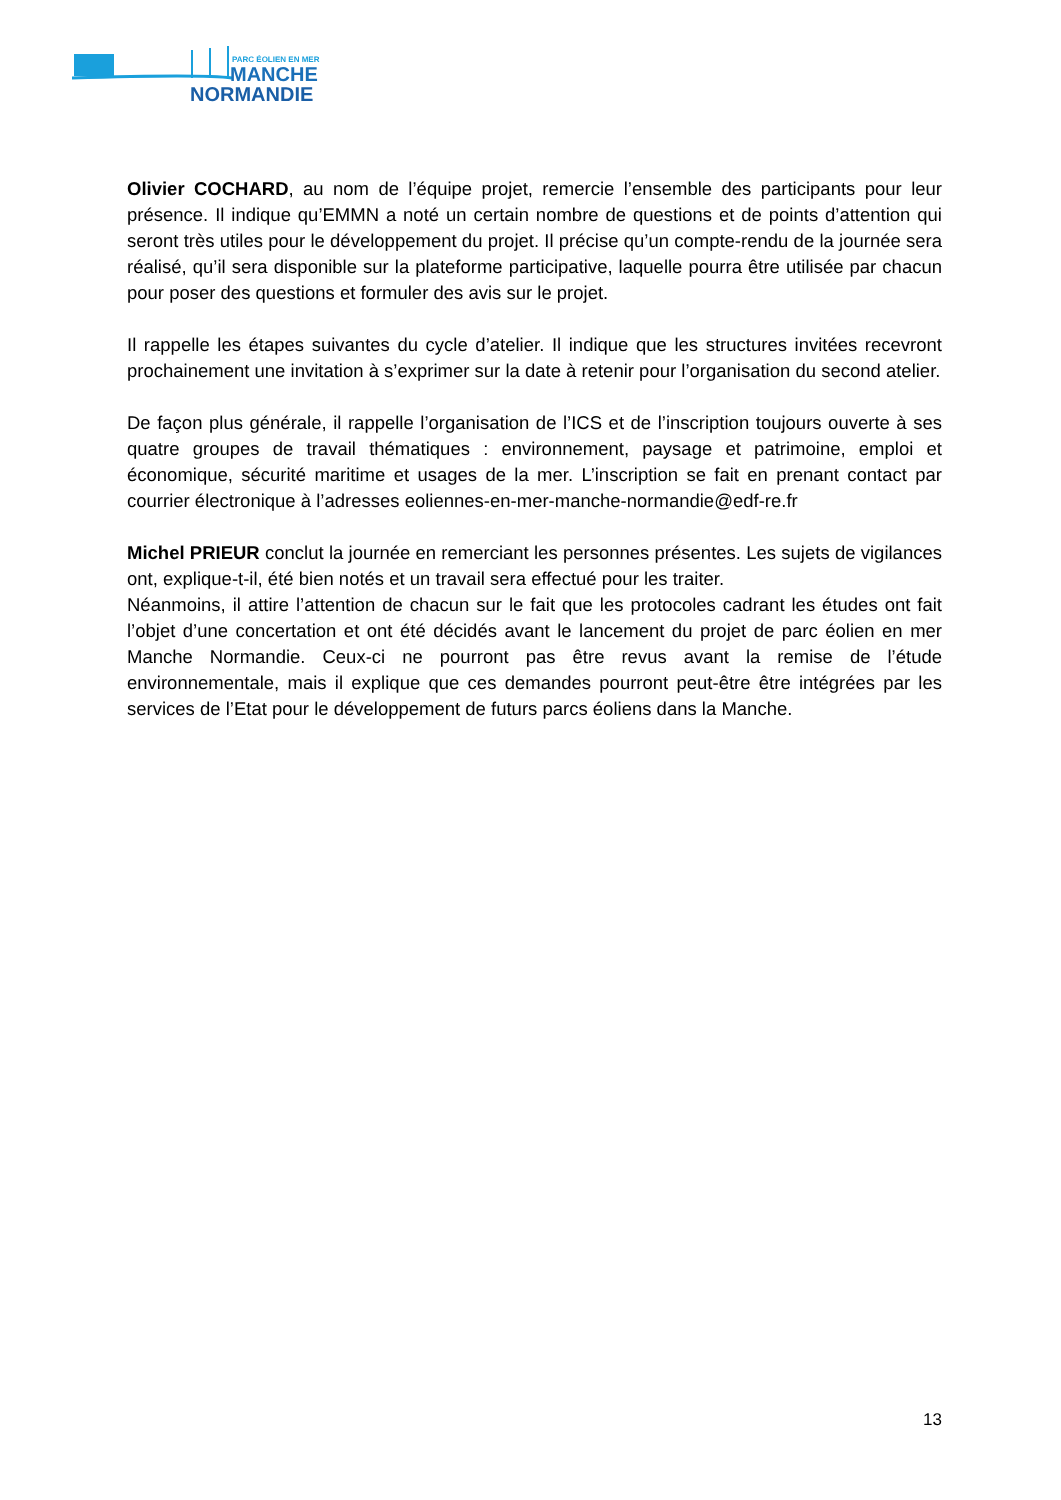PARC ÉOLIEN EN MER
MANCHE
NORMANDIE
Olivier COCHARD, au nom de l’équipe projet, remercie l’ensemble des participants pour leur présence. Il indique qu’EMMN a noté un certain nombre de questions et de points d’attention qui seront très utiles pour le développement du projet. Il précise qu’un compte-rendu de la journée sera réalisé, qu’il sera disponible sur la plateforme participative, laquelle pourra être utilisée par chacun pour poser des questions et formuler des avis sur le projet.
Il rappelle les étapes suivantes du cycle d’atelier. Il indique que les structures invitées recevront prochainement une invitation à s’exprimer sur la date à retenir pour l’organisation du second atelier.
De façon plus générale, il rappelle l’organisation de l’ICS et de l’inscription toujours ouverte à ses quatre groupes de travail thématiques : environnement, paysage et patrimoine, emploi et économique, sécurité maritime et usages de la mer. L’inscription se fait en prenant contact par courrier électronique à l’adresses eoliennes-en-mer-manche-normandie@edf-re.fr
Michel PRIEUR conclut la journée en remerciant les personnes présentes. Les sujets de vigilances ont, explique-t-il, été bien notés et un travail sera effectué pour les traiter.
Néanmoins, il attire l’attention de chacun sur le fait que les protocoles cadrant les études ont fait l’objet d’une concertation et ont été décidés avant le lancement du projet de parc éolien en mer Manche Normandie. Ceux-ci ne pourront pas être revus avant la remise de l’étude environnementale, mais il explique que ces demandes pourront peut-être être intégrées par les services de l’Etat pour le développement de futurs parcs éoliens dans la Manche.
13